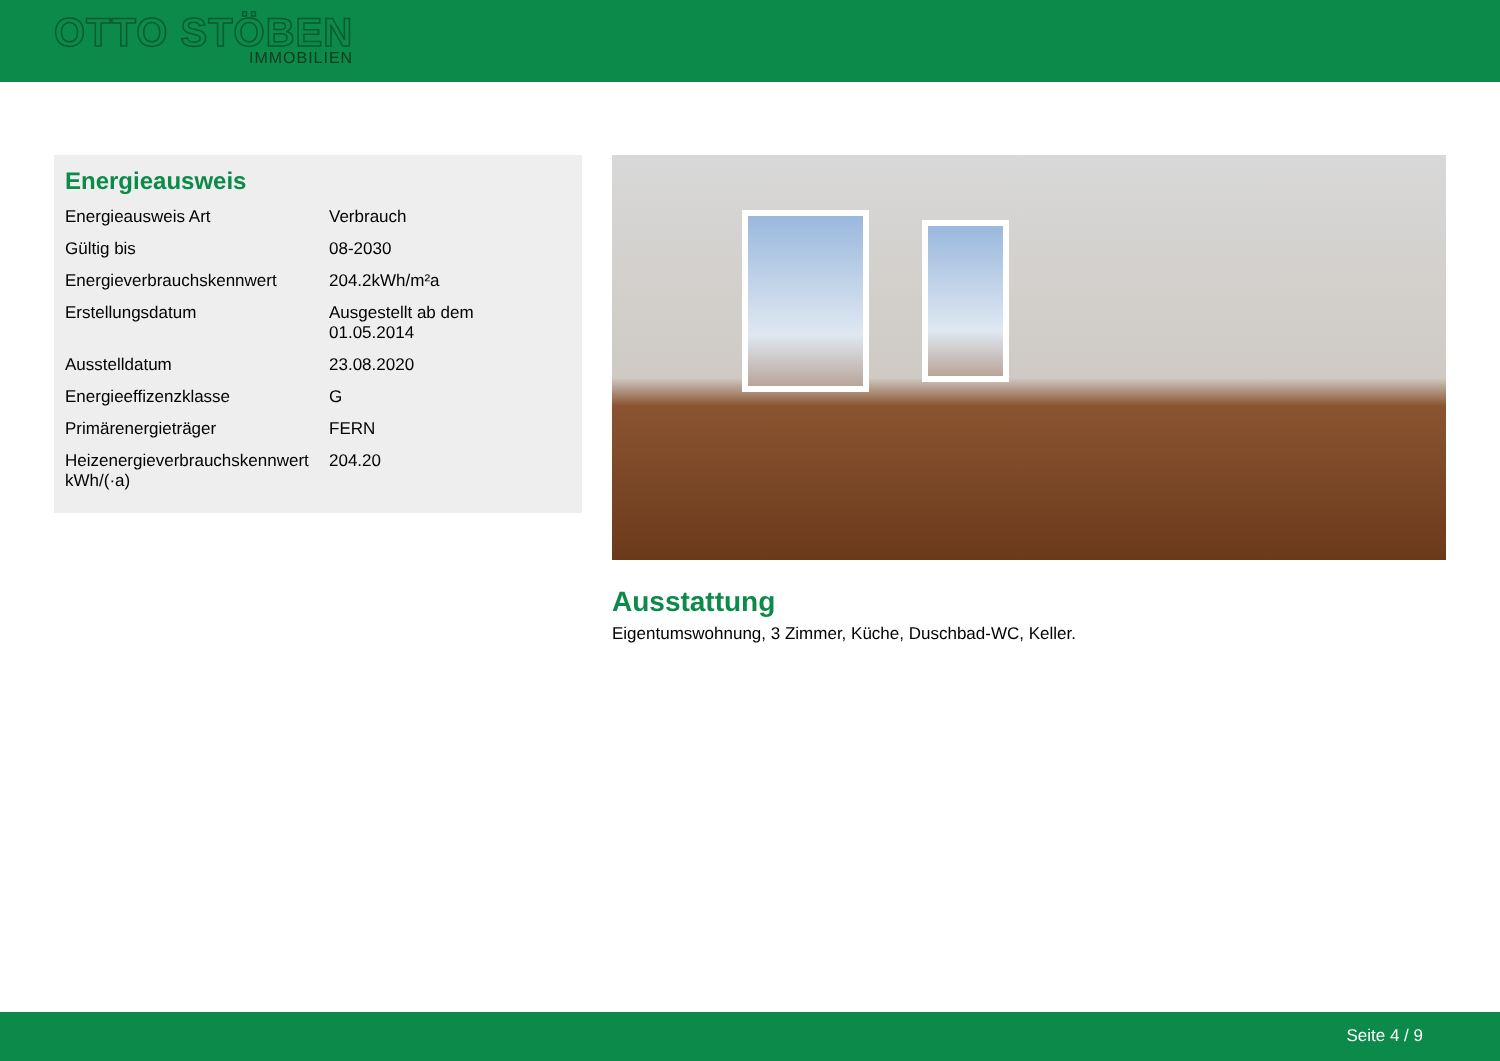OTTO STÖBEN
IMMOBILIEN
Energieausweis
| Energieausweis Art | Verbrauch |
| Gültig bis | 08-2030 |
| Energieverbrauchskennwert | 204.2kWh/m²a |
| Erstellungsdatum | Ausgestellt ab dem 01.05.2014 |
| Ausstelldatum | 23.08.2020 |
| Energieeffizenzklasse | G |
| Primärenergieträger | FERN |
| Heizenergieverbrauchskennwert kWh/(·a) | 204.20 |
Ausstattung
Eigentumswohnung, 3 Zimmer, Küche, Duschbad-WC, Keller.
Seite 4 / 9